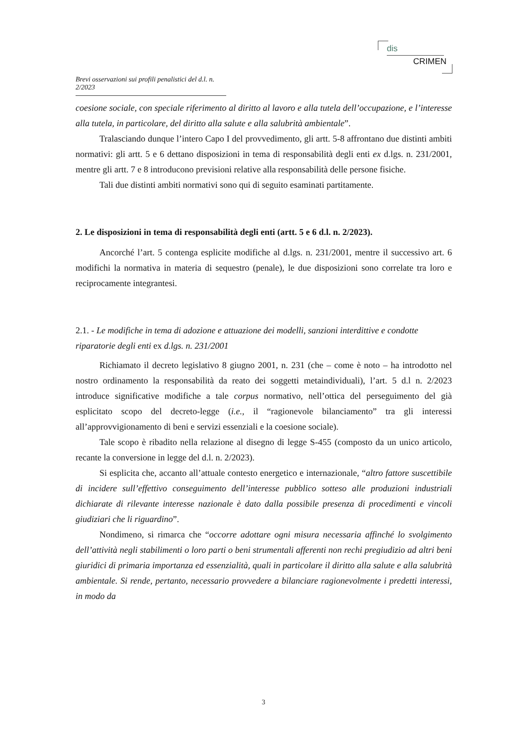dis
CRIMEN
Brevi osservazioni sui profili penalistici del d.l. n. 2/2023
coesione sociale, con speciale riferimento al diritto al lavoro e alla tutela dell’occupazione, e l’interesse alla tutela, in particolare, del diritto alla salute e alla salubrità ambientale”.
Tralasciando dunque l’intero Capo I del provvedimento, gli artt. 5-8 affrontano due distinti ambiti normativi: gli artt. 5 e 6 dettano disposizioni in tema di responsabilità degli enti ex d.lgs. n. 231/2001, mentre gli artt. 7 e 8 introducono previsioni relative alla responsabilità delle persone fisiche.
Tali due distinti ambiti normativi sono qui di seguito esaminati partitamente.
2. Le disposizioni in tema di responsabilità degli enti (artt. 5 e 6 d.l. n. 2/2023).
Ancorché l’art. 5 contenga esplicite modifiche al d.lgs. n. 231/2001, mentre il successivo art. 6 modifichi la normativa in materia di sequestro (penale), le due disposizioni sono correlate tra loro e reciprocamente integrantesi.
2.1. - Le modifiche in tema di adozione e attuazione dei modelli, sanzioni interdittive e condotte riparatorie degli enti ex d.lgs. n. 231/2001
Richiamato il decreto legislativo 8 giugno 2001, n. 231 (che – come è noto – ha introdotto nel nostro ordinamento la responsabilità da reato dei soggetti metaindividuali), l’art. 5 d.l n. 2/2023 introduce significative modifiche a tale corpus normativo, nell’ottica del perseguimento del già esplicitato scopo del decreto-legge (i.e., il “ragionevole bilanciamento” tra gli interessi all’approvvigionamento di beni e servizi essenziali e la coesione sociale).
Tale scopo è ribadito nella relazione al disegno di legge S-455 (composto da un unico articolo, recante la conversione in legge del d.l. n. 2/2023).
Si esplicita che, accanto all’attuale contesto energetico e internazionale, “altro fattore suscettibile di incidere sull’effettivo conseguimento dell’interesse pubblico sotteso alle produzioni industriali dichiarate di rilevante interesse nazionale è dato dalla possibile presenza di procedimenti e vincoli giudiziari che li riguardino”.
Nondimeno, si rimarca che “occorre adottare ogni misura necessaria affinché lo svolgimento dell’attività negli stabilimenti o loro parti o beni strumentali afferenti non rechi pregiudizio ad altri beni giuridici di primaria importanza ed essenzialità, quali in particolare il diritto alla salute e alla salubrità ambientale. Si rende, pertanto, necessario provvedere a bilanciare ragionevolmente i predetti interessi, in modo da
3